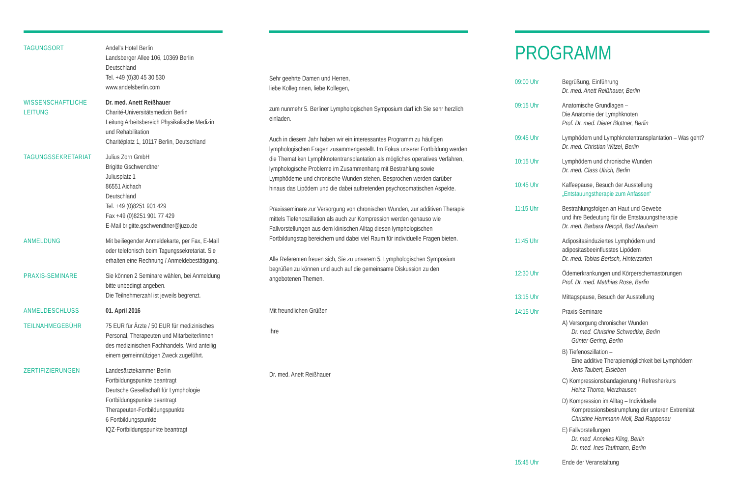TAGUNGSORT Andel's Hotel Berlin
Landsberger Allee 106, 10369 Berlin
Deutschland
Tel. +49 (0)30 45 30 530
www.andelsberlin.com
WISSENSCHAFTLICHE LEITUNG
Dr. med. Anett Reißhauer
Charité-Universitätsmedizin Berlin
Leitung Arbeitsbereich Physikalische Medizin und Rehabilitation
Charitéplatz 1, 10117 Berlin, Deutschland
TAGUNGSSEKRETARIAT Julius Zorn GmbH
Brigitte Gschwendtner
Juliusplatz 1
86551 Aichach
Deutschland
Tel. +49 (0)8251 901 429
Fax +49 (0)8251 901 77 429
E-Mail brigitte.gschwendtner@juzo.de
ANMELDUNG Mit beiliegender Anmeldekarte, per Fax, E-Mail oder telefonisch beim Tagungssekretariat. Sie erhalten eine Rechnung / Anmeldebestätigung.
PRAXIS-SEMINARE Sie können 2 Seminare wählen, bei Anmeldung bitte unbedingt angeben.
Die Teilnehmerzahl ist jeweils begrenzt.
ANMELDESCHLUSS 01. April 2016
TEILNAHMEGEBÜHR 75 EUR für Ärzte / 50 EUR für medizinisches Personal, Therapeuten und Mitarbeiter/innen des medizinischen Fachhandels. Wird anteilig einem gemeinnützigen Zweck zugeführt.
ZERTIFIZIERUNGEN Landesärztekammer Berlin
Fortbildungspunkte beantragt
Deutsche Gesellschaft für Lymphologie
Fortbildungspunkte beantragt
Therapeuten-Fortbildungspunkte
6 Fortbildungspunkte
IQZ-Fortbildungspunkte beantragt
Sehr geehrte Damen und Herren,
liebe Kolleginnen, liebe Kollegen,
zum nunmehr 5. Berliner Lymphologischen Symposium darf ich Sie sehr herzlich einladen.
Auch in diesem Jahr haben wir ein interessantes Programm zu häufigen lymphologischen Fragen zusammengestellt. Im Fokus unserer Fortbildung werden die Thematiken Lymphknotentransplantation als mögliches operatives Verfahren, lymphologische Probleme im Zusammenhang mit Bestrahlung sowie Lymphödeme und chronische Wunden stehen. Besprochen werden darüber hinaus das Lipödem und die dabei auftretenden psychosomatischen Aspekte.
Praxisseminare zur Versorgung von chronischen Wunden, zur additiven Therapie mittels Tiefenoszillation als auch zur Kompression werden genauso wie Fallvorstellungen aus dem klinischen Alltag diesen lymphologischen Fortbildungstag bereichern und dabei viel Raum für individuelle Fragen bieten.
Alle Referenten freuen sich, Sie zu unserem 5. Lymphologischen Symposium begrüßen zu können und auch auf die gemeinsame Diskussion zu den angebotenen Themen.
Mit freundlichen Grüßen
Ihre
Dr. med. Anett Reißhauer
PROGRAMM
09:00 Uhr Begrüßung, Einführung
Dr. med. Anett Reißhauer, Berlin
09:15 Uhr Anatomische Grundlagen –
Die Anatomie der Lymphknoten
Prof. Dr. med. Dieter Blottner, Berlin
09:45 Uhr Lymphödem und Lymphknotentransplantation – Was geht?
Dr. med. Christian Witzel, Berlin
10:15 Uhr Lymphödem und chronische Wunden
Dr. med. Class Ulrich, Berlin
10:45 Uhr Kaffeepause, Besuch der Ausstellung
„Entstauungstherapie zum Anfassen“
11:15 Uhr Bestrahlungsfolgen an Haut und Gewebe
und ihre Bedeutung für die Entstauungstherapie
Dr. med. Barbara Netopil, Bad Nauheim
11:45 Uhr Adipositasinduziertes Lymphödem und adipositasbeeinflusstes Lipödem
Dr. med. Tobias Bertsch, Hinterzarten
12:30 Uhr Ödemerkrankungen und Körperschemastörungen
Prof. Dr. med. Matthias Rose, Berlin
13:15 Uhr Mittagspause, Besuch der Ausstellung
14:15 Uhr Praxis-Seminare
A) Versorgung chronischer Wunden
Dr. med. Christine Schwedtke, Berlin
Günter Gering, Berlin
B) Tiefenoszillation –
Eine additive Therapiemöglichkeit bei Lymphödem
Jens Taubert, Eisleben
C) Kompressionsbandagierung / Refresherkurs
Heinz Thoma, Merzhausen
D) Kompression im Alltag – Individuelle
Kompressionsbestrumpfung der unteren Extremität
Christine Hemmann-Moll, Bad Rappenau
E) Fallvorstellungen
Dr. med. Annelies Kling, Berlin
Dr. med. Ines Taufmann, Berlin
15:45 Uhr Ende der Veranstaltung